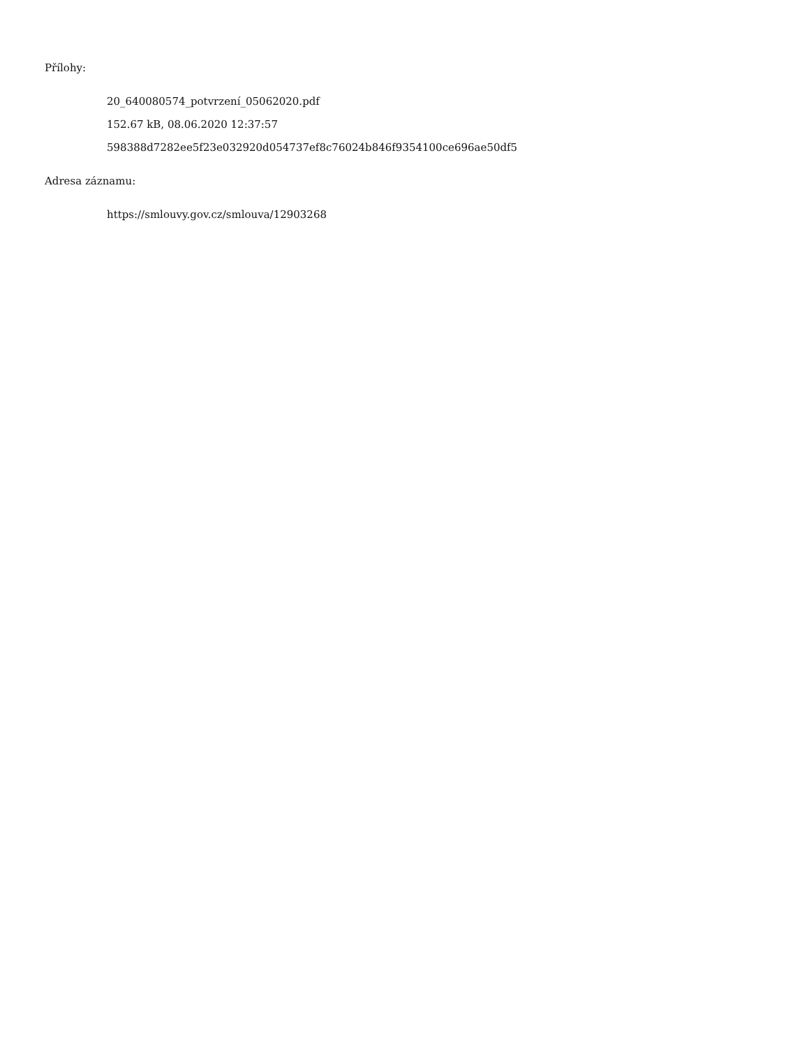Přílohy:
20_640080574_potvrzení_05062020.pdf
152.67 kB, 08.06.2020 12:37:57
598388d7282ee5f23e032920d054737ef8c76024b846f9354100ce696ae50df5
Adresa záznamu:
https://smlouvy.gov.cz/smlouva/12903268